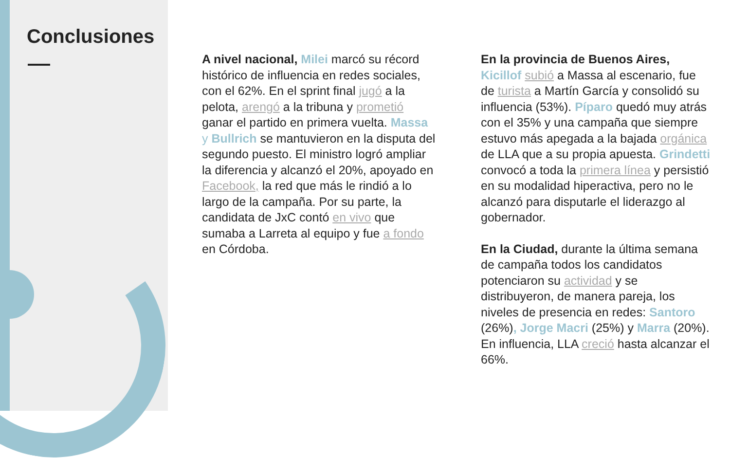Conclusiones
A nivel nacional, Milei marcó su récord histórico de influencia en redes sociales, con el 62%. En el sprint final jugó a la pelota, arengó a la tribuna y prometió ganar el partido en primera vuelta. Massa y Bullrich se mantuvieron en la disputa del segundo puesto. El ministro logró ampliar la diferencia y alcanzó el 20%, apoyado en Facebook, la red que más le rindió a lo largo de la campaña. Por su parte, la candidata de JxC contó en vivo que sumaba a Larreta al equipo y fue a fondo en Córdoba.
En la provincia de Buenos Aires, Kicillof subió a Massa al escenario, fue de turista a Martín García y consolidó su influencia (53%). Píparo quedó muy atrás con el 35% y una campaña que siempre estuvo más apegada a la bajada orgánica de LLA que a su propia apuesta. Grindetti convocó a toda la primera línea y persistió en su modalidad hiperactiva, pero no le alcanzó para disputarle el liderazgo al gobernador.
En la Ciudad, durante la última semana de campaña todos los candidatos potenciaron su actividad y se distribuyeron, de manera pareja, los niveles de presencia en redes: Santoro (26%), Jorge Macri (25%) y Marra (20%). En influencia, LLA creció hasta alcanzar el 66%.